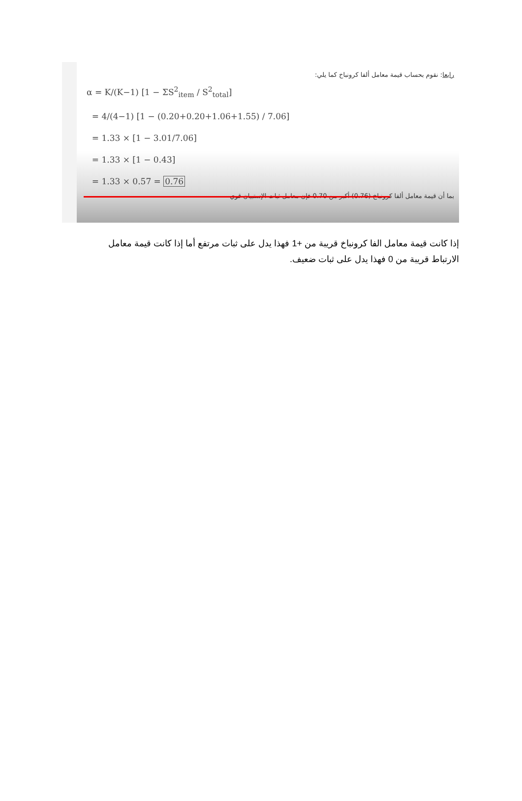رابعا: نقوم بحساب قيمة معامل ألفا كرونباخ كما يلي:
α = K/(K−1) [1 − ΣS<sup>2</sup><sub>item</sub> / S<sup>2</sup><sub>total</sub>]
= 4/(4−1) [1 − (0.20+0.20+1.06+1.55) / 7.06]
= 1.33 × [1 − 3.01/7.06]
= 1.33 × [1 − 0.43]
= 1.33 × 0.57 = 0.76
بما أن قيمة معامل ألفا كرونباخ (0.76) أكبر من 0.70 فإن معامل ثبات الإستبيان قوي
إذا كانت قيمة معامل الفا كرونباخ قريبة من +1 فهذا يدل على ثبات مرتفع أما إذا كانت قيمة معامل الارتباط قريبة من 0 فهذا يدل على ثبات ضعيف.